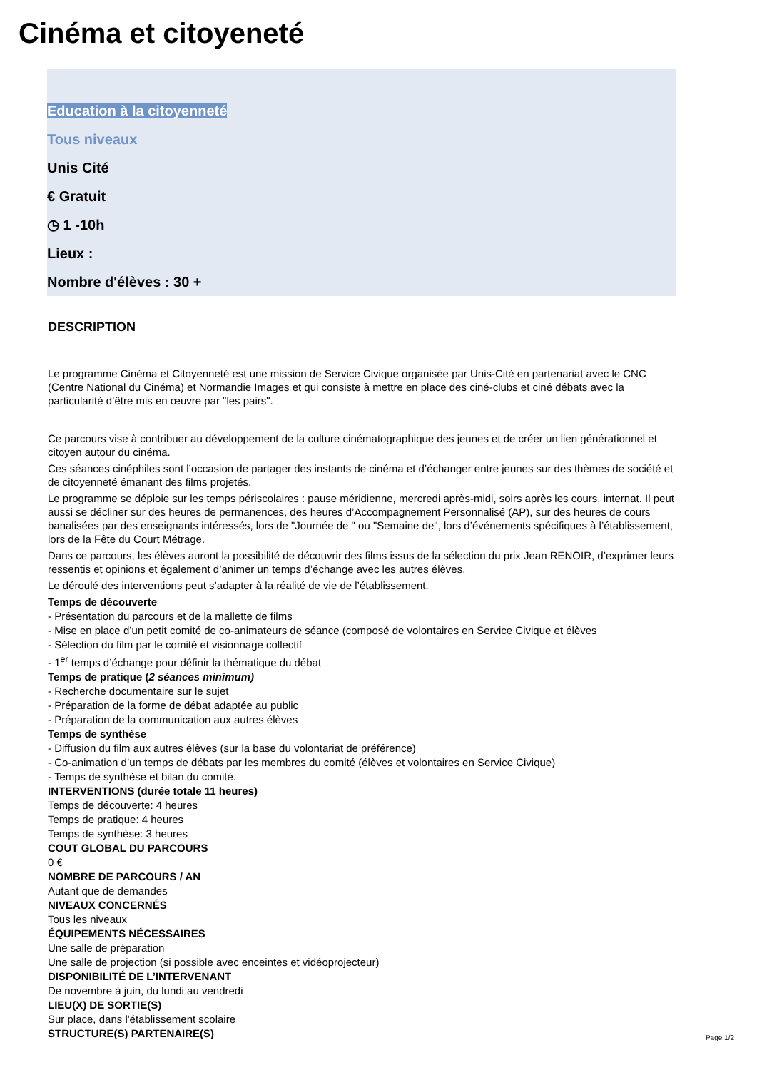Cinéma et citoyeneté
Education à la citoyenneté
Tous niveaux
Unis Cité
€ Gratuit
◷ 1 -10h
Lieux :
Nombre d'élèves : 30 +
DESCRIPTION
Le programme Cinéma et Citoyenneté est une mission de Service Civique organisée par Unis-Cité en partenariat avec le CNC (Centre National du Cinéma) et Normandie Images et qui consiste à mettre en place des ciné-clubs et ciné débats avec la particularité d’être mis en œuvre par "les pairs".
Ce parcours vise à contribuer au développement de la culture cinématographique des jeunes et de créer un lien générationnel et citoyen autour du cinéma.
Ces séances cinéphiles sont l’occasion de partager des instants de cinéma et d’échanger entre jeunes sur des thèmes de société et de citoyenneté émanant des films projetés.
Le programme se déploie sur les temps périscolaires : pause méridienne, mercredi après-midi, soirs après les cours, internat. Il peut aussi se décliner sur des heures de permanences, des heures d’Accompagnement Personnalisé (AP), sur des heures de cours banalisées par des enseignants intéressés, lors de "Journée de " ou "Semaine de", lors d’événements spécifiques à l’établissement, lors de la Fête du Court Métrage.
Dans ce parcours, les élèves auront la possibilité de découvrir des films issus de la sélection du prix Jean RENOIR, d’exprimer leurs ressentis et opinions et également d’animer un temps d’échange avec les autres élèves.
Le déroulé des interventions peut s’adapter à la réalité de vie de l’établissement.
Temps de découverte
- Présentation du parcours et de la mallette de films
- Mise en place d’un petit comité de co-animateurs de séance (composé de volontaires en Service Civique et élèves
- Sélection du film par le comité et visionnage collectif
- 1<sup>er</sup> temps d’échange pour définir la thématique du débat
Temps de pratique (2 séances minimum)
- Recherche documentaire sur le sujet
- Préparation de la forme de débat adaptée au public
- Préparation de la communication aux autres élèves
Temps de synthèse
- Diffusion du film aux autres élèves (sur la base du volontariat de préférence)
- Co-animation d’un temps de débats par les membres du comité (élèves et volontaires en Service Civique)
- Temps de synthèse et bilan du comité.
INTERVENTIONS (durée totale 11 heures)
Temps de découverte: 4 heures
Temps de pratique: 4 heures
Temps de synthèse: 3 heures
COUT GLOBAL DU PARCOURS
0 €
NOMBRE DE PARCOURS / AN
Autant que de demandes
NIVEAUX CONCERNÉS
Tous les niveaux
ÉQUIPEMENTS NÉCESSAIRES
Une salle de préparation
Une salle de projection (si possible avec enceintes et vidéoprojecteur)
DISPONIBILITÉ DE L’INTERVENANT
De novembre à juin, du lundi au vendredi
LIEU(X) DE SORTIE(S)
Sur place, dans l'établissement scolaire
STRUCTURE(S) PARTENAIRE(S)
Page 1/2